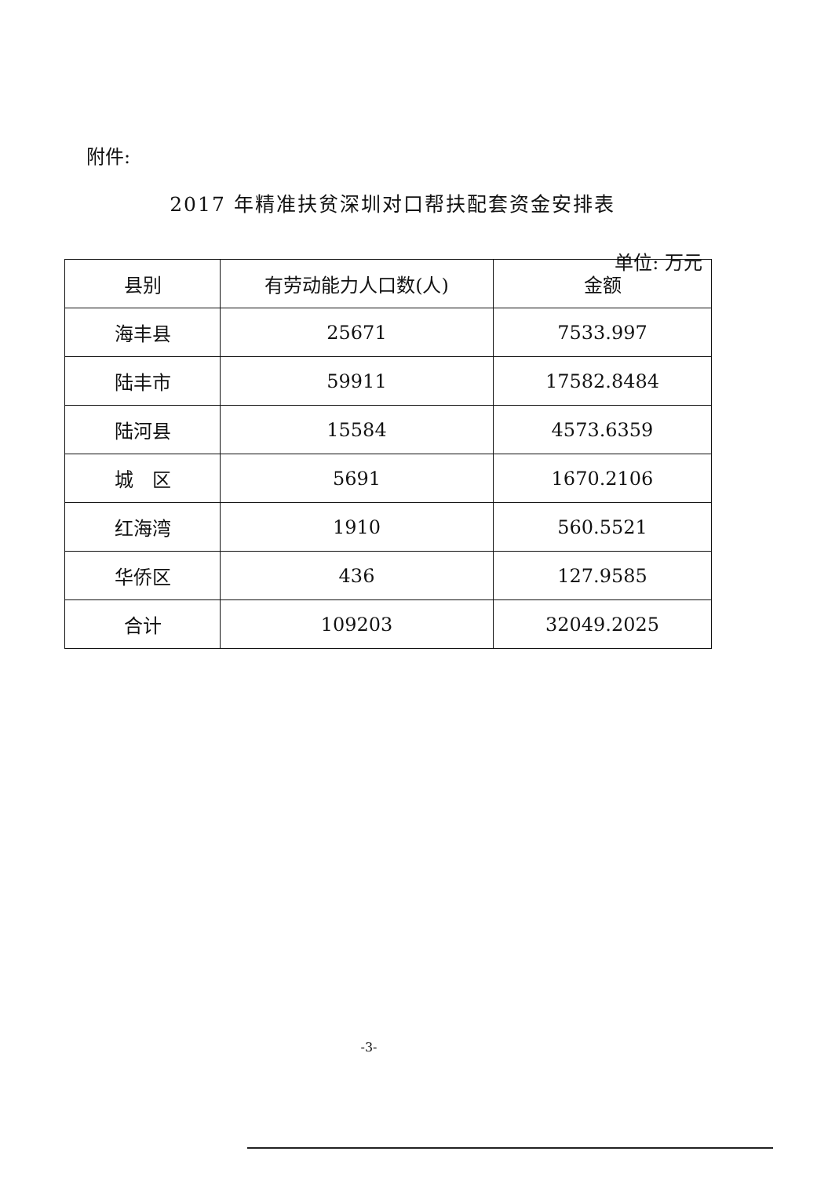附件:
2017 年精准扶贫深圳对口帮扶配套资金安排表
单位: 万元
| 县别 | 有劳动能力人口数(人) | 金额 |
| --- | --- | --- |
| 海丰县 | 25671 | 7533.997 |
| 陆丰市 | 59911 | 17582.8484 |
| 陆河县 | 15584 | 4573.6359 |
| 城 区 | 5691 | 1670.2106 |
| 红海湾 | 1910 | 560.5521 |
| 华侨区 | 436 | 127.9585 |
| 合计 | 109203 | 32049.2025 |
-3-